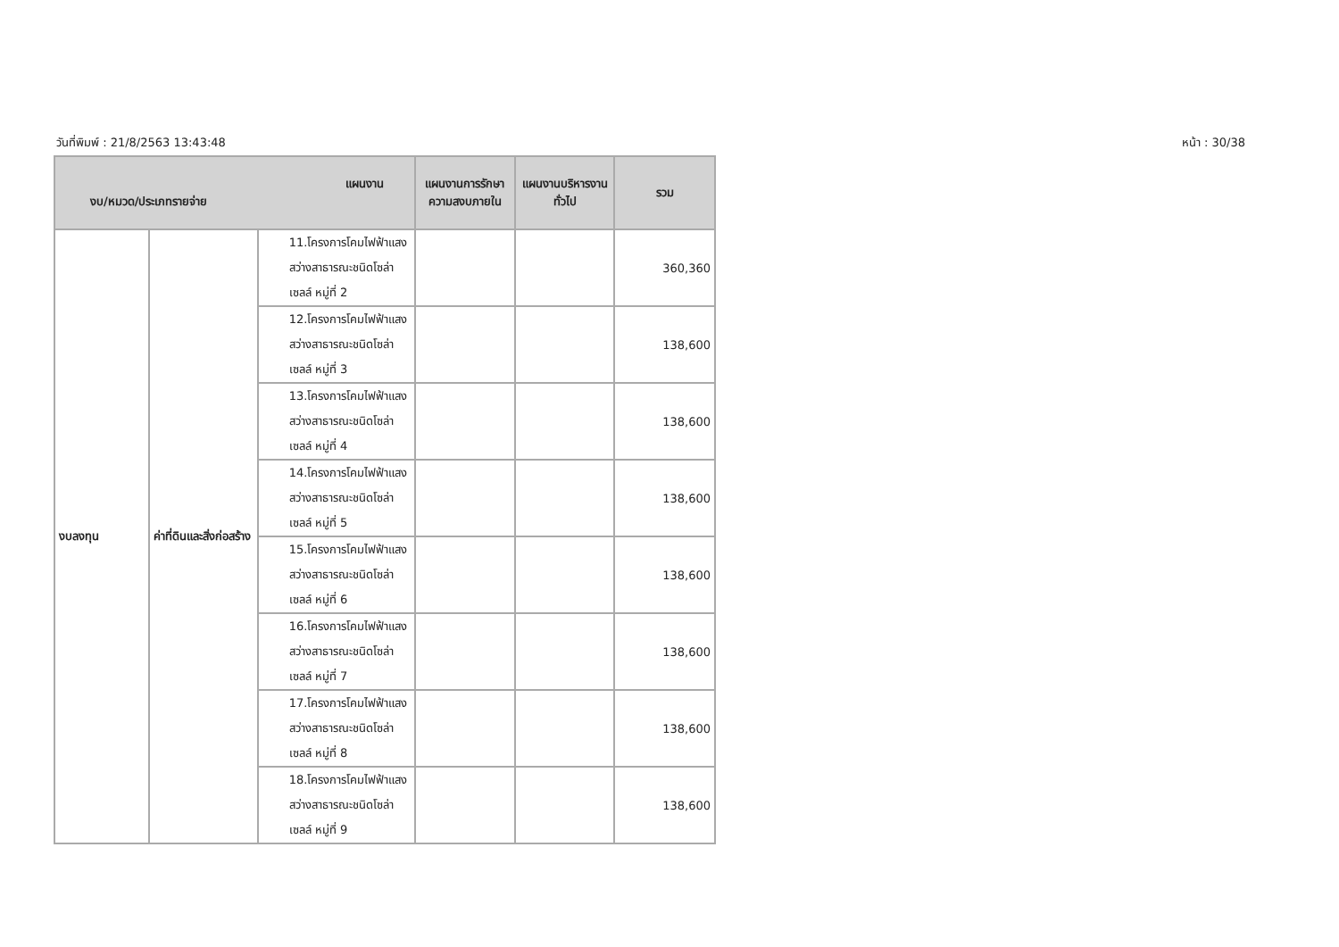วันที่พิมพ์ : 21/8/2563 13:43:48 หน้า : 30/38
| แผนงาน งบ/หมวด/ประเภทรายจ่าย | | | แผนงานการรักษาความสงบภายใน | แผนงานบริหารงานทั่วไป | รวม |
| --- | --- | --- | --- | --- | --- |
| งบลงทุน | ค่าที่ดินและสิ่งก่อสร้าง | 11.โครงการโคมไฟฟ้าแสงสว่างสาธารณะชนิดโซล่าเซลล์ หมู่ที่ 2 | | | 360,360 |
| | | 12.โครงการโคมไฟฟ้าแสงสว่างสาธารณะชนิดโซล่าเซลล์ หมู่ที่ 3 | | | 138,600 |
| | | 13.โครงการโคมไฟฟ้าแสงสว่างสาธารณะชนิดโซล่าเซลล์ หมู่ที่ 4 | | | 138,600 |
| | | 14.โครงการโคมไฟฟ้าแสงสว่างสาธารณะชนิดโซล่าเซลล์ หมู่ที่ 5 | | | 138,600 |
| | | 15.โครงการโคมไฟฟ้าแสงสว่างสาธารณะชนิดโซล่าเซลล์ หมู่ที่ 6 | | | 138,600 |
| | | 16.โครงการโคมไฟฟ้าแสงสว่างสาธารณะชนิดโซล่าเซลล์ หมู่ที่ 7 | | | 138,600 |
| | | 17.โครงการโคมไฟฟ้าแสงสว่างสาธารณะชนิดโซล่าเซลล์ หมู่ที่ 8 | | | 138,600 |
| | | 18.โครงการโคมไฟฟ้าแสงสว่างสาธารณะชนิดโซล่าเซลล์ หมู่ที่ 9 | | | 138,600 |